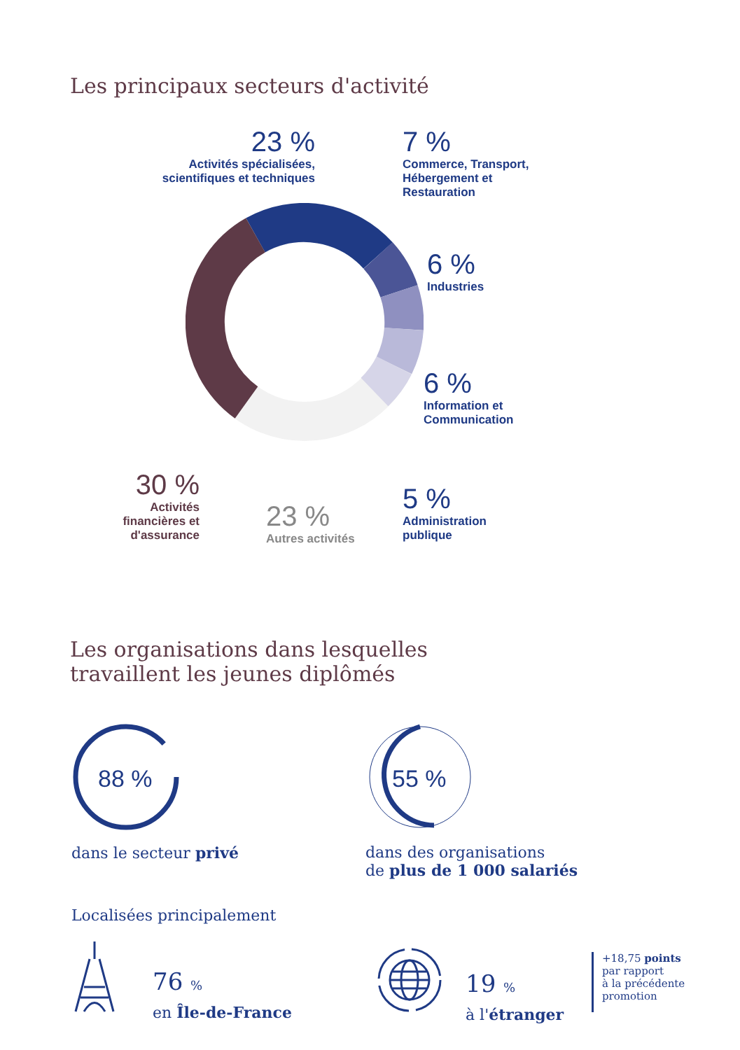Les principaux secteurs d'activité
23 %
Activités spécialisées, scientifiques et techniques
7 %
Commerce, Transport,
Hébergement et
Restauration
6 %
Industries
6 %
Information et
Communication
5 %
Administration
publique
30 %
Activités
financières et
d'assurance
23 %
Autres activités
Les organisations dans lesquelles
travaillent les jeunes diplômés
88 %
dans le secteur privé
55 %
dans des organisations
de plus de 1 000 salariés
Localisées principalement
76 %
en Île-de-France
19 %
à l'étranger
+18,75 points
par rapport
à la précédente
promotion